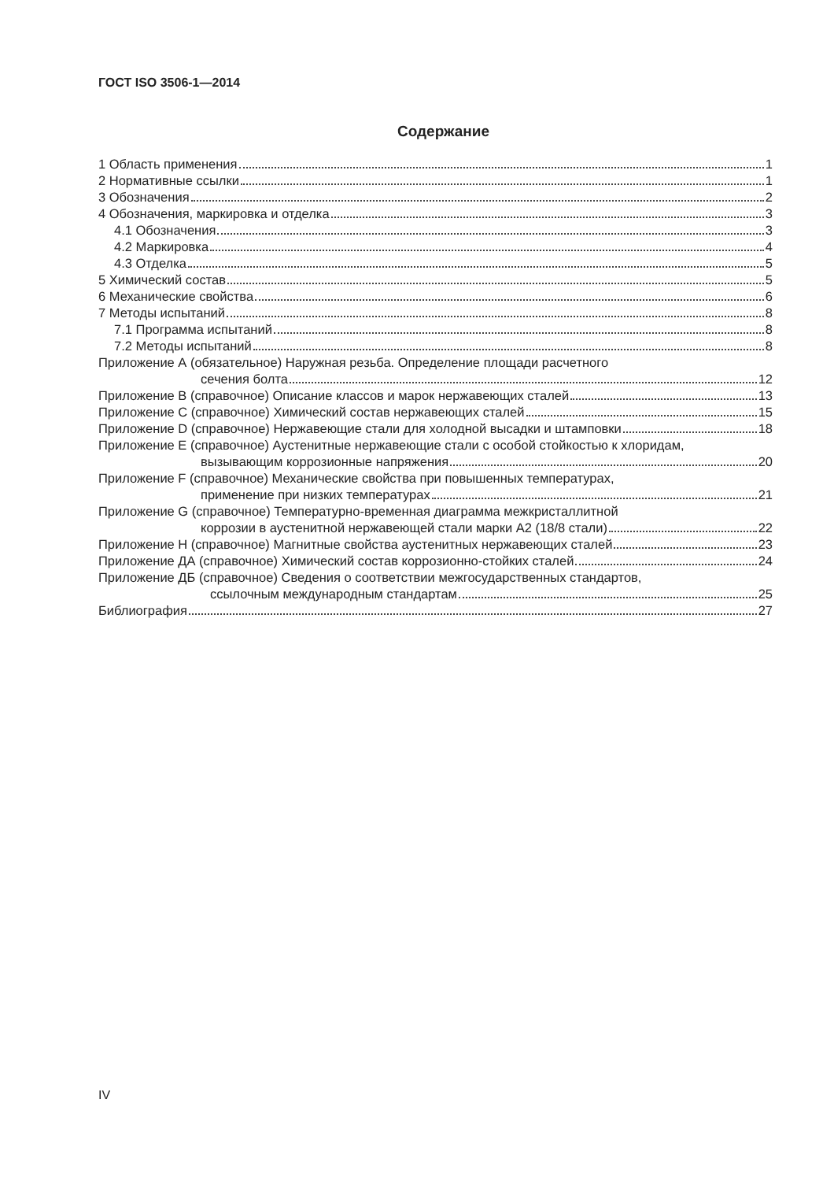ГОСТ ISO 3506-1—2014
Содержание
1 Область применения 1
2 Нормативные ссылки 1
3 Обозначения 2
4 Обозначения, маркировка и отделка 3
4.1 Обозначения 3
4.2 Маркировка 4
4.3 Отделка 5
5 Химический состав 5
6 Механические свойства 6
7 Методы испытаний 8
7.1 Программа испытаний 8
7.2 Методы испытаний 8
Приложение А (обязательное) Наружная резьба. Определение площади расчетного
сечения болта 12
Приложение В (справочное) Описание классов и марок нержавеющих сталей 13
Приложение С (справочное) Химический состав нержавеющих сталей 15
Приложение D (справочное) Нержавеющие стали для холодной высадки и штамповки 18
Приложение Е (справочное) Аустенитные нержавеющие стали с особой стойкостью к хлоридам,
вызывающим коррозионные напряжения 20
Приложение F (справочное) Механические свойства при повышенных температурах,
применение при низких температурах 21
Приложение G (справочное) Температурно-временная диаграмма межкристаллитной
коррозии в аустенитной нержавеющей стали марки А2 (18/8 стали) 22
Приложение Н (справочное) Магнитные свойства аустенитных нержавеющих сталей 23
Приложение ДА (справочное) Химический состав коррозионно-стойких сталей 24
Приложение ДБ (справочное) Сведения о соответствии межгосударственных стандартов,
ссылочным международным стандартам 25
Библиография 27
IV